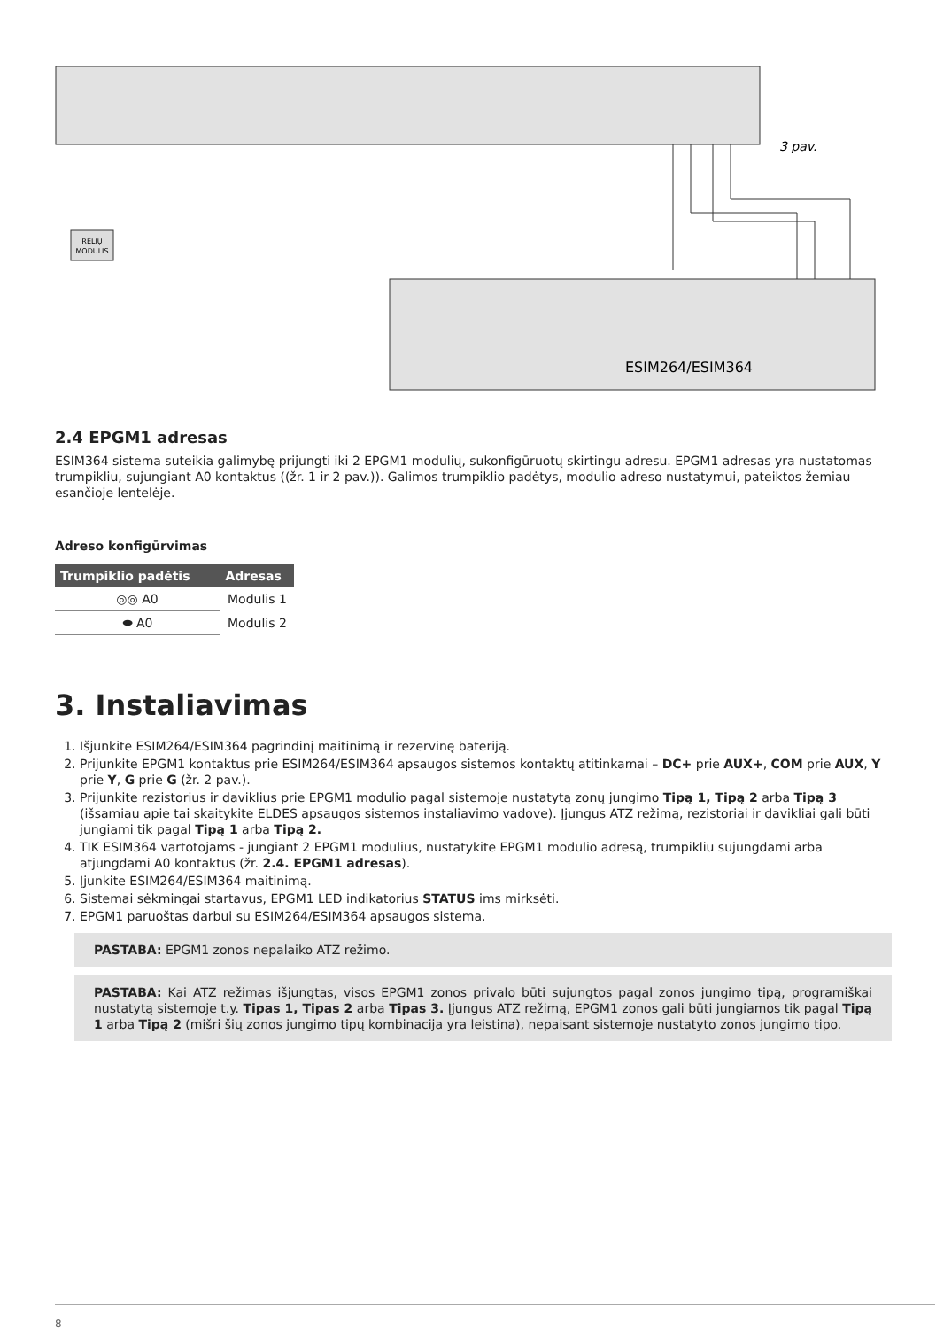3 pav.
RĖLIŲ
MODULIS
ESIM264/ESIM364
2.4 EPGM1 adresas
ESIM364 sistema suteikia galimybę prijungti iki 2 EPGM1 modulių, sukonfigūruotų skirtingu adresu. EPGM1 adresas yra nustatomas trumpikliu, sujungiant A0 kontaktus ((žr. 1 ir 2 pav.)). Galimos trumpiklio padėtys, modulio adreso nustatymui, pateiktos žemiau esančioje lentelėje.
Adreso konfigūrvimas
| Trumpiklio padėtis | Adresas |
| --- | --- |
| ◎◎ A0 | Modulis 1 |
| ⬬ A0 | Modulis 2 |
3. Instaliavimas
1. Išjunkite ESIM264/ESIM364 pagrindinį maitinimą ir rezervinę bateriją.
2. Prijunkite EPGM1 kontaktus prie ESIM264/ESIM364 apsaugos sistemos kontaktų atitinkamai – DC+ prie AUX+, COM prie AUX, Y prie Y, G prie G (žr. 2 pav.).
3. Prijunkite rezistorius ir daviklius prie EPGM1 modulio pagal sistemoje nustatytą zonų jungimo Tipą 1, Tipą 2 arba Tipą 3 (išsamiau apie tai skaitykite ELDES apsaugos sistemos instaliavimo vadove). Įjungus ATZ režimą, rezistoriai ir davikliai gali būti jungiami tik pagal Tipą 1 arba Tipą 2.
4. TIK ESIM364 vartotojams - jungiant 2 EPGM1 modulius, nustatykite EPGM1 modulio adresą, trumpikliu sujungdami arba atjungdami A0 kontaktus (žr. 2.4. EPGM1 adresas).
5. Įjunkite ESIM264/ESIM364 maitinimą.
6. Sistemai sėkmingai startavus, EPGM1 LED indikatorius STATUS ims mirksėti.
7. EPGM1 paruoštas darbui su ESIM264/ESIM364 apsaugos sistema.
PASTABA: EPGM1 zonos nepalaiko ATZ režimo.
PASTABA: Kai ATZ režimas išjungtas, visos EPGM1 zonos privalo būti sujungtos pagal zonos jungimo tipą, programiškai nustatytą sistemoje t.y. Tipas 1, Tipas 2 arba Tipas 3. Įjungus ATZ režimą, EPGM1 zonos gali būti jungiamos tik pagal Tipą 1 arba Tipą 2 (mišri šių zonos jungimo tipų kombinacija yra leistina), nepaisant sistemoje nustatyto zonos jungimo tipo.
8